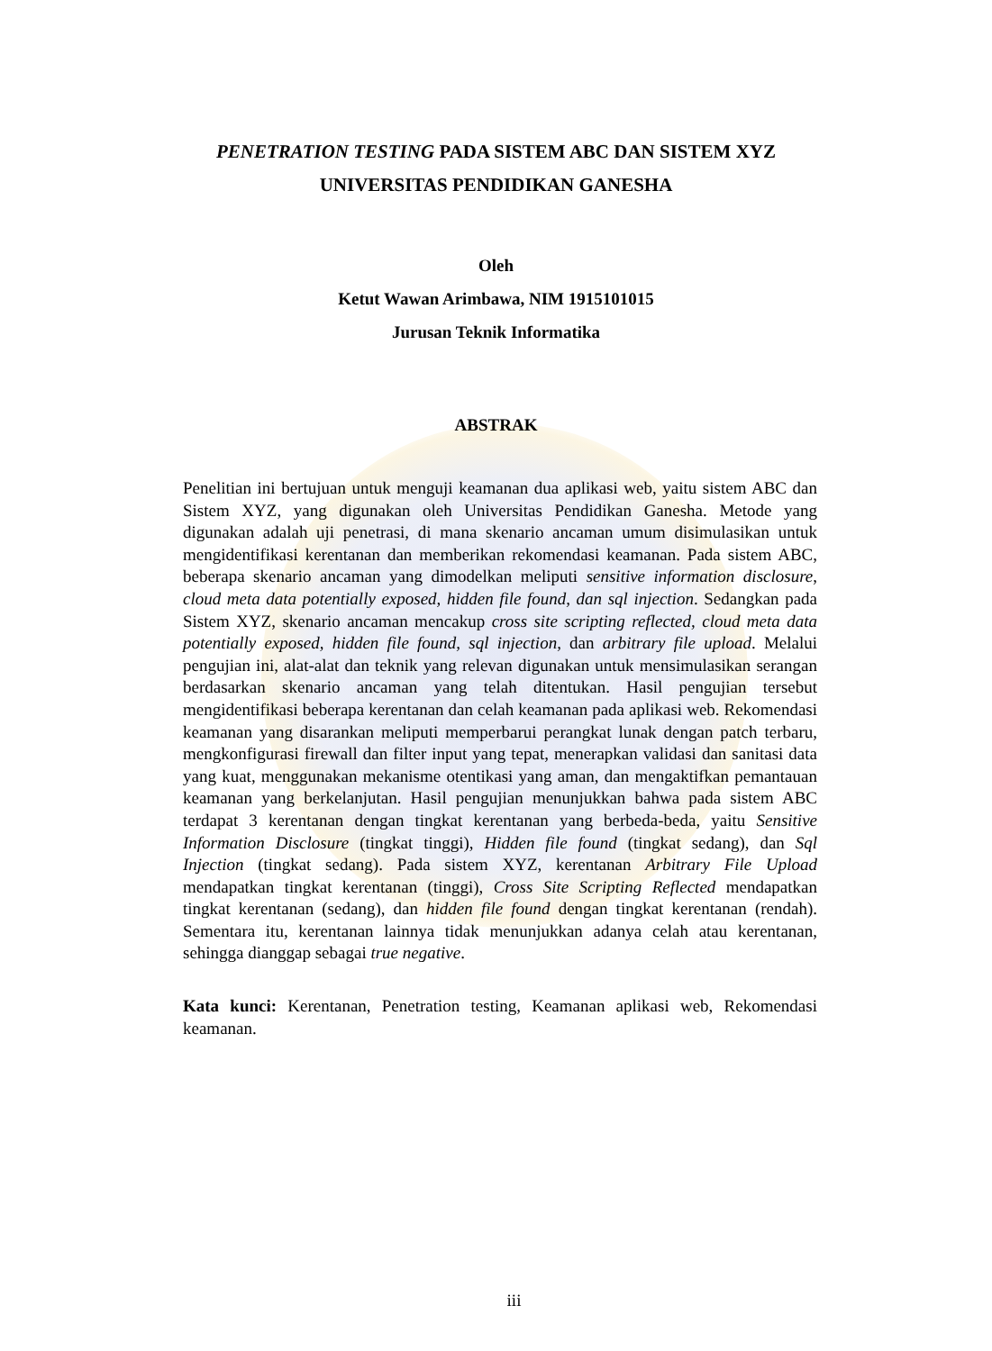PENETRATION TESTING PADA SISTEM ABC DAN SISTEM XYZ
UNIVERSITAS PENDIDIKAN GANESHA
Oleh
Ketut Wawan Arimbawa, NIM 1915101015
Jurusan Teknik Informatika
ABSTRAK
Penelitian ini bertujuan untuk menguji keamanan dua aplikasi web, yaitu sistem ABC dan Sistem XYZ, yang digunakan oleh Universitas Pendidikan Ganesha. Metode yang digunakan adalah uji penetrasi, di mana skenario ancaman umum disimulasikan untuk mengidentifikasi kerentanan dan memberikan rekomendasi keamanan. Pada sistem ABC, beberapa skenario ancaman yang dimodelkan meliputi sensitive information disclosure, cloud meta data potentially exposed, hidden file found, dan sql injection. Sedangkan pada Sistem XYZ, skenario ancaman mencakup cross site scripting reflected, cloud meta data potentially exposed, hidden file found, sql injection, dan arbitrary file upload. Melalui pengujian ini, alat-alat dan teknik yang relevan digunakan untuk mensimulasikan serangan berdasarkan skenario ancaman yang telah ditentukan. Hasil pengujian tersebut mengidentifikasi beberapa kerentanan dan celah keamanan pada aplikasi web. Rekomendasi keamanan yang disarankan meliputi memperbarui perangkat lunak dengan patch terbaru, mengkonfigurasi firewall dan filter input yang tepat, menerapkan validasi dan sanitasi data yang kuat, menggunakan mekanisme otentikasi yang aman, dan mengaktifkan pemantauan keamanan yang berkelanjutan. Hasil pengujian menunjukkan bahwa pada sistem ABC terdapat 3 kerentanan dengan tingkat kerentanan yang berbeda-beda, yaitu Sensitive Information Disclosure (tingkat tinggi), Hidden file found (tingkat sedang), dan Sql Injection (tingkat sedang). Pada sistem XYZ, kerentanan Arbitrary File Upload mendapatkan tingkat kerentanan (tinggi), Cross Site Scripting Reflected mendapatkan tingkat kerentanan (sedang), dan hidden file found dengan tingkat kerentanan (rendah). Sementara itu, kerentanan lainnya tidak menunjukkan adanya celah atau kerentanan, sehingga dianggap sebagai true negative.
Kata kunci: Kerentanan, Penetration testing, Keamanan aplikasi web, Rekomendasi keamanan.
iii